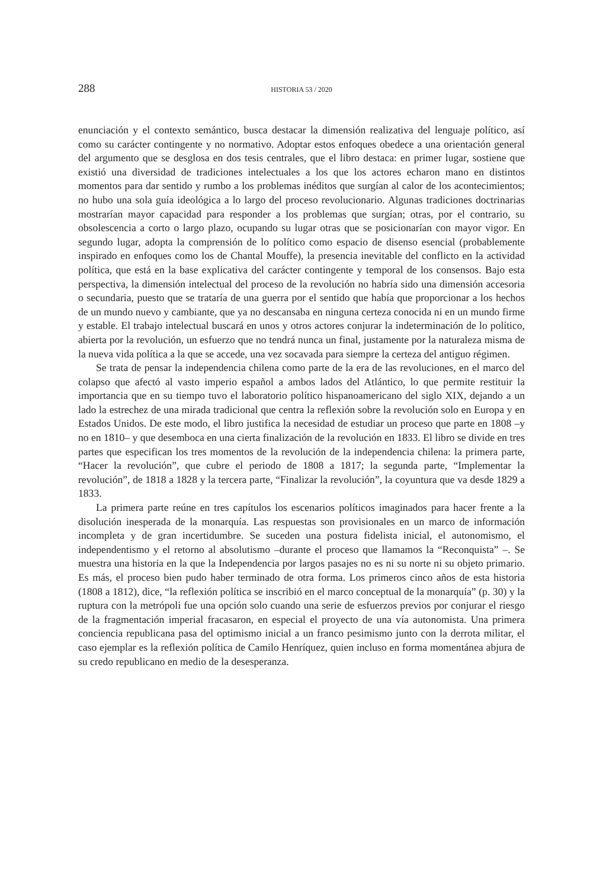288 HISTORIA 53 / 2020
enunciación y el contexto semántico, busca destacar la dimensión realizativa del lenguaje político, así como su carácter contingente y no normativo. Adoptar estos enfoques obedece a una orientación general del argumento que se desglosa en dos tesis centrales, que el libro destaca: en primer lugar, sostiene que existió una diversidad de tradiciones intelectuales a los que los actores echaron mano en distintos momentos para dar sentido y rumbo a los problemas inéditos que surgían al calor de los acontecimientos; no hubo una sola guía ideológica a lo largo del proceso revolucionario. Algunas tradiciones doctrinarias mostrarían mayor capacidad para responder a los problemas que surgían; otras, por el contrario, su obsolescencia a corto o largo plazo, ocupando su lugar otras que se posicionarían con mayor vigor. En segundo lugar, adopta la comprensión de lo político como espacio de disenso esencial (probablemente inspirado en enfoques como los de Chantal Mouffe), la presencia inevitable del conflicto en la actividad política, que está en la base explicativa del carácter contingente y temporal de los consensos. Bajo esta perspectiva, la dimensión intelectual del proceso de la revolución no habría sido una dimensión accesoria o secundaria, puesto que se trataría de una guerra por el sentido que había que proporcionar a los hechos de un mundo nuevo y cambiante, que ya no descansaba en ninguna certeza conocida ni en un mundo firme y estable. El trabajo intelectual buscará en unos y otros actores conjurar la indeterminación de lo político, abierta por la revolución, un esfuerzo que no tendrá nunca un final, justamente por la naturaleza misma de la nueva vida política a la que se accede, una vez socavada para siempre la certeza del antiguo régimen.
Se trata de pensar la independencia chilena como parte de la era de las revoluciones, en el marco del colapso que afectó al vasto imperio español a ambos lados del Atlántico, lo que permite restituir la importancia que en su tiempo tuvo el laboratorio político hispanoamericano del siglo XIX, dejando a un lado la estrechez de una mirada tradicional que centra la reflexión sobre la revolución solo en Europa y en Estados Unidos. De este modo, el libro justifica la necesidad de estudiar un proceso que parte en 1808 –y no en 1810– y que desemboca en una cierta finalización de la revolución en 1833. El libro se divide en tres partes que especifican los tres momentos de la revolución de la independencia chilena: la primera parte, “Hacer la revolución”, que cubre el periodo de 1808 a 1817; la segunda parte, “Implementar la revolución”, de 1818 a 1828 y la tercera parte, “Finalizar la revolución”, la coyuntura que va desde 1829 a 1833.
La primera parte reúne en tres capítulos los escenarios políticos imaginados para hacer frente a la disolución inesperada de la monarquía. Las respuestas son provisionales en un marco de información incompleta y de gran incertidumbre. Se suceden una postura fidelista inicial, el autonomismo, el independentismo y el retorno al absolutismo –durante el proceso que llamamos la “Reconquista” –. Se muestra una historia en la que la Independencia por largos pasajes no es ni su norte ni su objeto primario. Es más, el proceso bien pudo haber terminado de otra forma. Los primeros cinco años de esta historia (1808 a 1812), dice, “la reflexión política se inscribió en el marco conceptual de la monarquía” (p. 30) y la ruptura con la metrópoli fue una opción solo cuando una serie de esfuerzos previos por conjurar el riesgo de la fragmentación imperial fracasaron, en especial el proyecto de una vía autonomista. Una primera conciencia republicana pasa del optimismo inicial a un franco pesimismo junto con la derrota militar, el caso ejemplar es la reflexión política de Camilo Henríquez, quien incluso en forma momentánea abjura de su credo republicano en medio de la desesperanza.